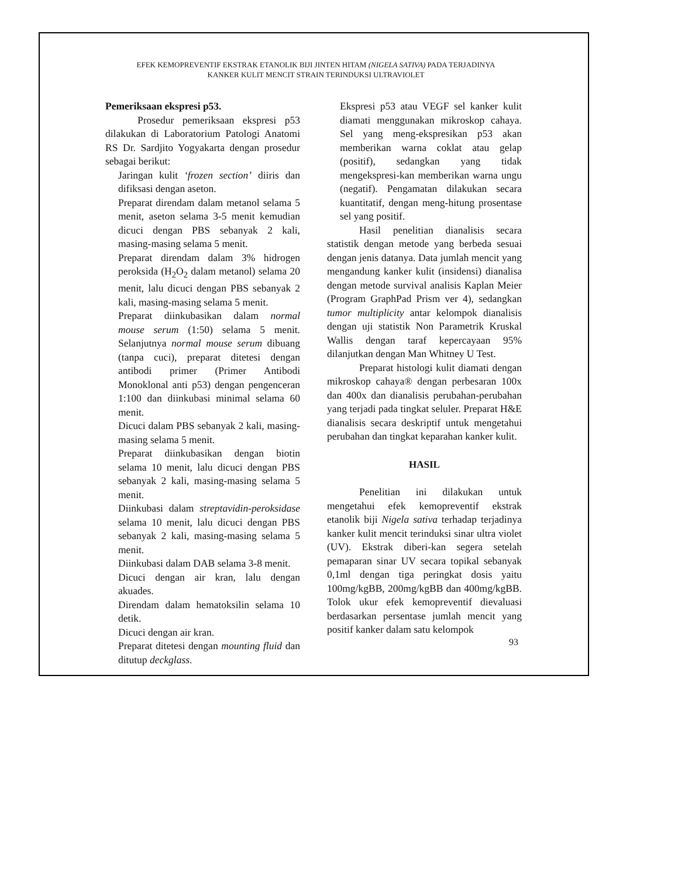EFEK KEMOPREVENTIF EKSTRAK ETANOLIK BIJI JINTEN HITAM (NIGELA SATIVA) PADA TERJADINYA
KANKER KULIT MENCIT STRAIN TERINDUKSI ULTRAVIOLET
Pemeriksaan ekspresi p53.
Prosedur pemeriksaan ekspresi p53 dilakukan di Laboratorium Patologi Anatomi RS Dr. Sardjito Yogyakarta dengan prosedur sebagai berikut:
Jaringan kulit ‘frozen section’ diiris dan difiksasi dengan aseton.
Preparat direndam dalam metanol selama 5 menit, aseton selama 3-5 menit kemudian dicuci dengan PBS sebanyak 2 kali, masing-masing selama 5 menit.
Preparat direndam dalam 3% hidrogen peroksida (H<sub>2</sub>O<sub>2</sub> dalam metanol) selama 20 menit, lalu dicuci dengan PBS sebanyak 2 kali, masing-masing selama 5 menit.
Preparat diinkubasikan dalam normal mouse serum (1:50) selama 5 menit. Selanjutnya normal mouse serum dibuang (tanpa cuci), preparat ditetesi dengan antibodi primer (Primer Antibodi Monoklonal anti p53) dengan pengenceran 1:100 dan diinkubasi minimal selama 60 menit.
Dicuci dalam PBS sebanyak 2 kali, masing-masing selama 5 menit.
Preparat diinkubasikan dengan biotin selama 10 menit, lalu dicuci dengan PBS sebanyak 2 kali, masing-masing selama 5 menit.
Diinkubasi dalam streptavidin-peroksidase selama 10 menit, lalu dicuci dengan PBS sebanyak 2 kali, masing-masing selama 5 menit.
Diinkubasi dalam DAB selama 3-8 menit.
Dicuci dengan air kran, lalu dengan akuades.
Direndam dalam hematoksilin selama 10 detik.
Dicuci dengan air kran.
Preparat ditetesi dengan mounting fluid dan ditutup deckglass.
Ekspresi p53 atau VEGF sel kanker kulit diamati menggunakan mikroskop cahaya. Sel yang meng-ekspresikan p53 akan memberikan warna coklat atau gelap (positif), sedangkan yang tidak mengekspresi-kan memberikan warna ungu (negatif). Pengamatan dilakukan secara kuantitatif, dengan meng-hitung prosentase sel yang positif.
Hasil penelitian dianalisis secara statistik dengan metode yang berbeda sesuai dengan jenis datanya. Data jumlah mencit yang mengandung kanker kulit (insidensi) dianalisa dengan metode survival analisis Kaplan Meier (Program GraphPad Prism ver 4), sedangkan tumor multiplicity antar kelompok dianalisis dengan uji statistik Non Parametrik Kruskal Wallis dengan taraf kepercayaan 95% dilanjutkan dengan Man Whitney U Test.
Preparat histologi kulit diamati dengan mikroskop cahaya® dengan perbesaran 100x dan 400x dan dianalisis perubahan-perubahan yang terjadi pada tingkat seluler. Preparat H&E dianalisis secara deskriptif untuk mengetahui perubahan dan tingkat keparahan kanker kulit.
HASIL
Penelitian ini dilakukan untuk mengetahui efek kemopreventif ekstrak etanolik biji Nigela sativa terhadap terjadinya kanker kulit mencit terinduksi sinar ultra violet (UV). Ekstrak diberi-kan segera setelah pemaparan sinar UV secara topikal sebanyak 0,1ml dengan tiga peringkat dosis yaitu 100mg/kgBB, 200mg/kgBB dan 400mg/kgBB. Tolok ukur efek kemopreventif dievaluasi berdasarkan persentase jumlah mencit yang positif kanker dalam satu kelompok
93